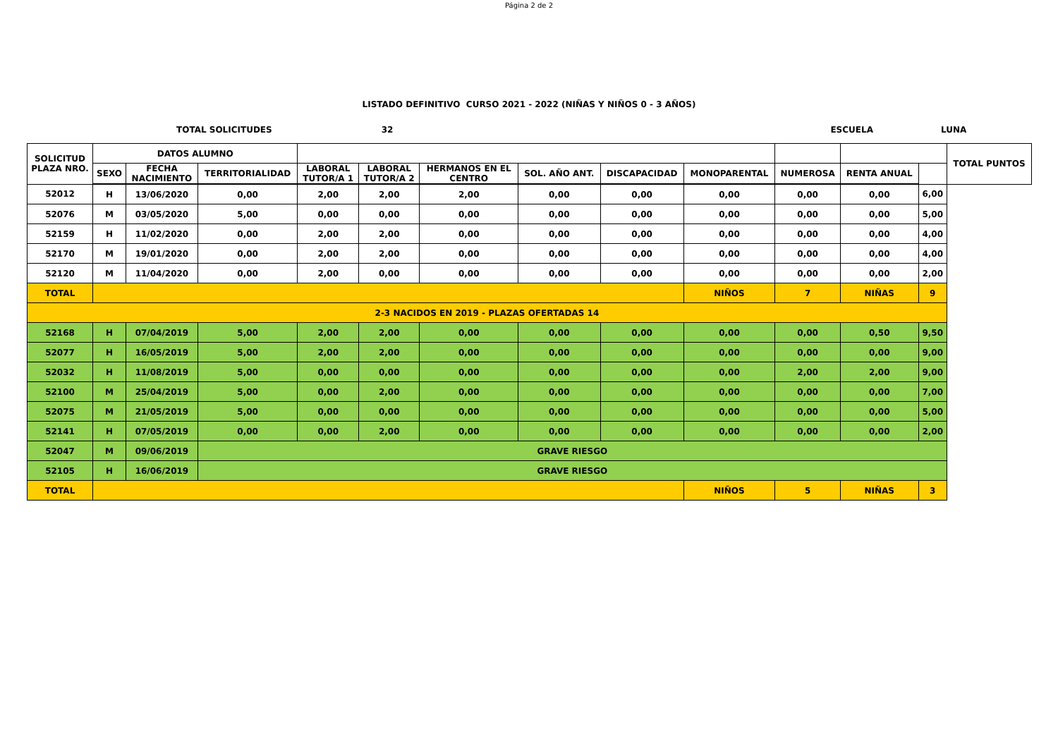Página 2 de 2
LISTADO DEFINITIVO CURSO 2021 - 2022 (NIÑAS Y NIÑOS 0 - 3 AÑOS)
TOTAL SOLICITUDES 32 ESCUELA LUNA
| SOLICITUD PLAZA NRO. | DATOS ALUMNO | | | | | | | | | | | | TOTAL PUNTOS |
| --- | --- | --- | --- | --- | --- | --- | --- | --- | --- | --- | --- | --- | --- |
| | SEXO | FECHA NACIMIENTO | TERRITORIALIDAD | LABORAL TUTOR/A 1 | LABORAL TUTOR/A 2 | HERMANOS EN EL CENTRO | SOL. AÑO ANT. | DISCAPACIDAD | MONOPARENTAL | NUMEROSA | RENTA ANUAL | | |
| 52012 | H | 13/06/2020 | 0,00 | 2,00 | 2,00 | 2,00 | 0,00 | 0,00 | 0,00 | 0,00 | 0,00 | 6,00 | |
| 52076 | M | 03/05/2020 | 5,00 | 0,00 | 0,00 | 0,00 | 0,00 | 0,00 | 0,00 | 0,00 | 0,00 | 5,00 | |
| 52159 | H | 11/02/2020 | 0,00 | 2,00 | 2,00 | 0,00 | 0,00 | 0,00 | 0,00 | 0,00 | 0,00 | 4,00 | |
| 52170 | M | 19/01/2020 | 0,00 | 2,00 | 2,00 | 0,00 | 0,00 | 0,00 | 0,00 | 0,00 | 0,00 | 4,00 | |
| 52120 | M | 11/04/2020 | 0,00 | 2,00 | 0,00 | 0,00 | 0,00 | 0,00 | 0,00 | 0,00 | 0,00 | 2,00 | |
| TOTAL | | | | | | | | | NIÑOS | 7 | NIÑAS | 9 | |
| 2-3 NACIDOS EN 2019 - PLAZAS OFERTADAS 14 | | | | | | | | | | | | | |
| 52168 | H | 07/04/2019 | 5,00 | 2,00 | 2,00 | 0,00 | 0,00 | 0,00 | 0,00 | 0,00 | 0,50 | 9,50 | |
| 52077 | H | 16/05/2019 | 5,00 | 2,00 | 2,00 | 0,00 | 0,00 | 0,00 | 0,00 | 0,00 | 0,00 | 9,00 | |
| 52032 | H | 11/08/2019 | 5,00 | 0,00 | 0,00 | 0,00 | 0,00 | 0,00 | 0,00 | 2,00 | 2,00 | 9,00 | |
| 52100 | M | 25/04/2019 | 5,00 | 0,00 | 2,00 | 0,00 | 0,00 | 0,00 | 0,00 | 0,00 | 0,00 | 7,00 | |
| 52075 | M | 21/05/2019 | 5,00 | 0,00 | 0,00 | 0,00 | 0,00 | 0,00 | 0,00 | 0,00 | 0,00 | 5,00 | |
| 52141 | H | 07/05/2019 | 0,00 | 0,00 | 2,00 | 0,00 | 0,00 | 0,00 | 0,00 | 0,00 | 0,00 | 2,00 | |
| 52047 | M | 09/06/2019 | GRAVE RIESGO | | | | | | | | | | |
| 52105 | H | 16/06/2019 | GRAVE RIESGO | | | | | | | | | | |
| TOTAL | | | | | | | | | NIÑOS | 5 | NIÑAS | 3 | |